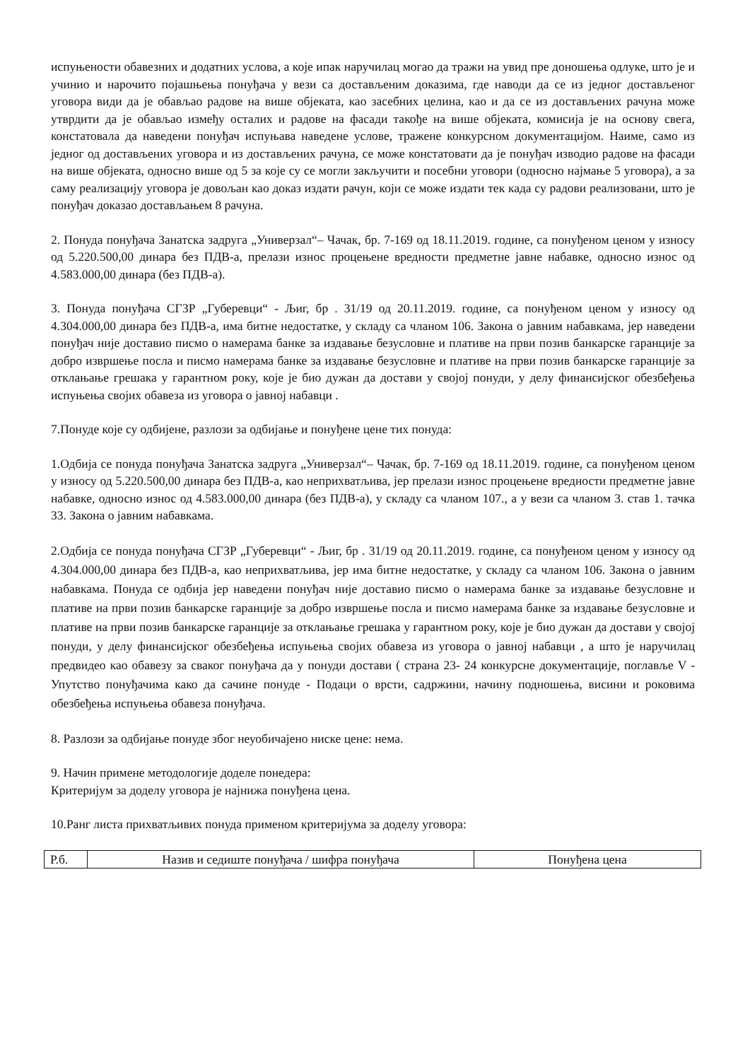испуњености обавезних и додатних услова, а које ипак наручилац могао да тражи на увид пре доношења одлуке, што је и учинио и нарочито појашњења понуђача у вези са достављеним доказима, где наводи да се из једног достављеног уговора види да је обављао радове на више објеката, као засебних целина, као и да се из достављених рачуна може утврдити да је обављао између осталих и радове на фасади такође на више објеката, комисија је на основу свега, констатовала да наведени понуђач испуњава наведене услове, тражене конкурсном документацијом. Наиме, само из једног од достављених уговора и из достављених рачуна, се може констатовати да је понуђач изводио радове на фасади на више објеката, односно више од 5 за које су се могли закључити и посебни уговори (односно најмање 5 уговора), а за саму реализацију уговора је довољан као доказ издати рачун, који се може издати тек када су радови реализовани, што је понуђач доказао достављањем 8 рачуна.
2. Понуда понуђача Занатска задруга „Универзал“– Чачак, бр. 7-169 од 18.11.2019. године, са понуђеном ценом у износу од 5.220.500,00 динара без ПДВ-а, прелази износ процењене вредности предметне јавне набавке, односно износ од 4.583.000,00 динара (без ПДВ-а).
3. Понуда понуђача СГЗР „Губеревци“ - Љиг, бр . 31/19 од 20.11.2019. године, са понуђеном ценом у износу од 4.304.000,00 динара без ПДВ-а, има битне недостатке, у складу са чланом 106. Закона о јавним набавкама, јер наведени понуђач није доставио писмо о намерама банке за издавање безусловне и плативе на први позив банкарске гаранције за добро извршење посла и писмо намерама банке за издавање безусловне и плативе на први позив банкарске гаранције за отклањање грешака у гарантном року, које је био дужан да достави у својој понуди, у делу финансијског обезбеђења испуњења својих обавеза из уговора о јавној набавци .
7.Понуде које су одбијене, разлози за одбијање и понуђене цене тих понуда:
1.Одбија се понуда понуђача Занатска задруга „Универзал“– Чачак, бр. 7-169 од 18.11.2019. године, са понуђеном ценом у износу од 5.220.500,00 динара без ПДВ-а, као неприхватљива, јер прелази износ процењене вредности предметне јавне набавке, односно износ од 4.583.000,00 динара (без ПДВ-а), у складу са чланом 107., а у вези са чланом 3. став 1. тачка 33. Закона о јавним набавкама.
2.Одбија се понуда понуђача СГЗР „Губеревци“ - Љиг, бр . 31/19 од 20.11.2019. године, са понуђеном ценом у износу од 4.304.000,00 динара без ПДВ-а, као неприхватљива, јер има битне недостатке, у складу са чланом 106. Закона о јавним набавкама. Понуда се одбија јер наведени понуђач није доставио писмо о намерама банке за издавање безусловне и плативе на први позив банкарске гаранције за добро извршење посла и писмо намерама банке за издавање безусловне и плативе на први позив банкарске гаранције за отклањање грешака у гарантном року, које је био дужан да достави у својој понуди, у делу финансијског обезбеђења испуњења својих обавеза из уговора о јавној набавци , а што је наручилац предвидео као обавезу за сваког понуђача да у понуди достави ( страна 23- 24 конкурсне документације, поглавље V - Упутство понуђачима како да сачине понуде - Подаци о врсти, садржини, начину подношења, висини и роковима обезбеђења испуњења обавеза понуђача.
8. Разлози за одбијање понуде због неуобичајено ниске цене: нема.
9. Начин примене методологије доделе понедера:
Критеријум за доделу уговора је најнижа понуђена цена.
10.Ранг листа прихватљивих понуда применом критеријума за доделу уговора:
| Р.б. | Назив и седиште понуђача / шифра понуђача | Понуђена цена |